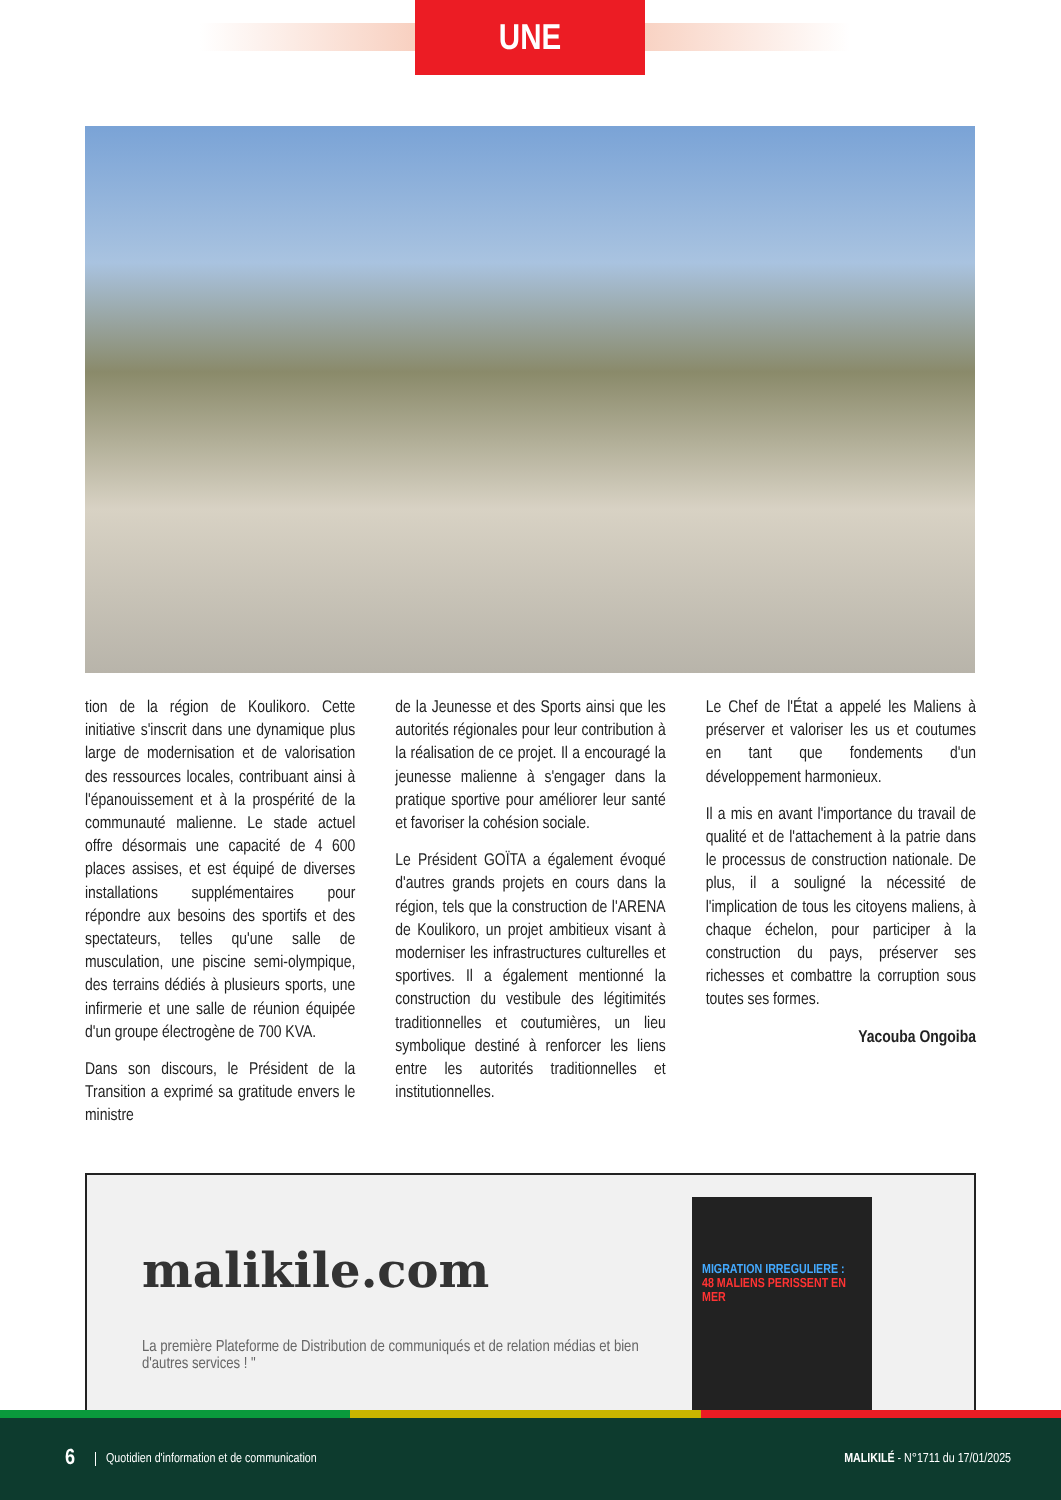UNE
tion de la région de Koulikoro. Cette initiative s'inscrit dans une dynamique plus large de modernisation et de valorisation des ressources locales, contribuant ainsi à l'épanouissement et à la prospérité de la communauté malienne. Le stade actuel offre désormais une capacité de 4 600 places assises, et est équipé de diverses installations supplémentaires pour répondre aux besoins des sportifs et des spectateurs, telles qu'une salle de musculation, une piscine semi-olympique, des terrains dédiés à plusieurs sports, une infirmerie et une salle de réunion équipée d'un groupe électrogène de 700 KVA.
Dans son discours, le Président de la Transition a exprimé sa gratitude envers le ministre
de la Jeunesse et des Sports ainsi que les autorités régionales pour leur contribution à la réalisation de ce projet. Il a encouragé la jeunesse malienne à s'engager dans la pratique sportive pour améliorer leur santé et favoriser la cohésion sociale.
Le Président GOÏTA a également évoqué d'autres grands projets en cours dans la région, tels que la construction de l'ARENA de Koulikoro, un projet ambitieux visant à moderniser les infrastructures culturelles et sportives. Il a également mentionné la construction du vestibule des légitimités traditionnelles et coutumières, un lieu symbolique destiné à renforcer les liens entre les autorités traditionnelles et institutionnelles.
Le Chef de l'État a appelé les Maliens à préserver et valoriser les us et coutumes en tant que fondements d'un développement harmonieux.
Il a mis en avant l'importance du travail de qualité et de l'attachement à la patrie dans le processus de construction nationale. De plus, il a souligné la nécessité de l'implication de tous les citoyens maliens, à chaque échelon, pour participer à la construction du pays, préserver ses richesses et combattre la corruption sous toutes ses formes.
Yacouba Ongoiba
malikile.com
La première Plateforme de Distribution de communiqués et de relation médias et bien d'autres services ! "
MIGRATION IRREGULIERE :
48 MALIENS PERISSENT EN MER
6 Quotidien d'information et de communication MALIKILÉ - N°1711 du 17/01/2025